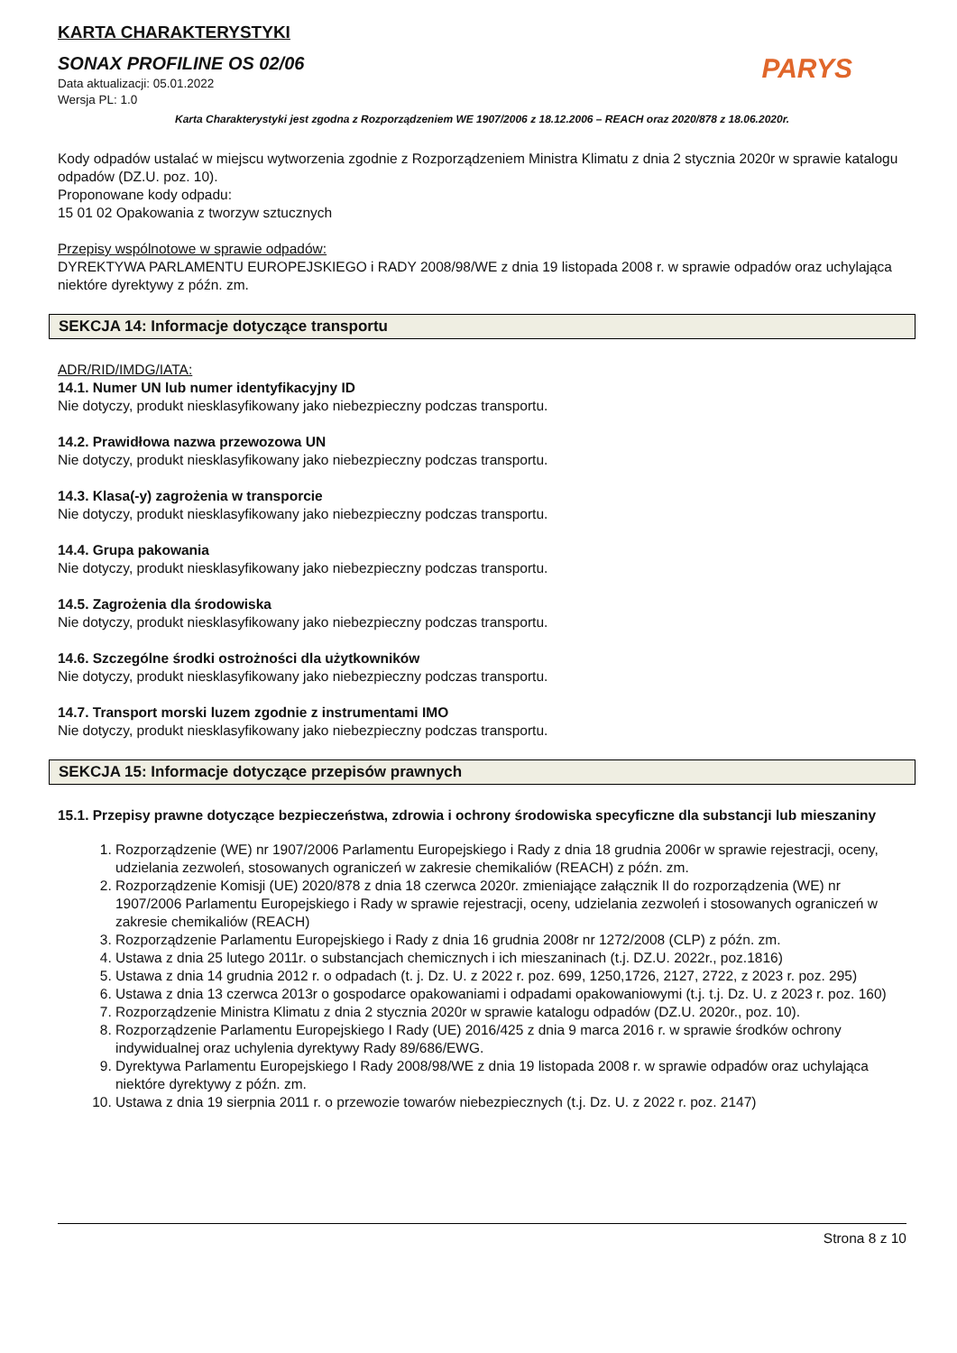KARTA CHARAKTERYSTYKI
SONAX PROFILINE OS 02/06
Data aktualizacji: 05.01.2022
Wersja PL: 1.0
PARYS
Karta Charakterystyki jest zgodna z Rozporządzeniem WE 1907/2006 z 18.12.2006 – REACH oraz 2020/878 z 18.06.2020r.
Kody odpadów ustalać w miejscu wytworzenia zgodnie z Rozporządzeniem Ministra Klimatu z dnia 2 stycznia 2020r w sprawie katalogu odpadów (DZ.U. poz. 10).
Proponowane kody odpadu:
15 01 02 Opakowania z tworzyw sztucznych
Przepisy wspólnotowe w sprawie odpadów:
DYREKTYWA PARLAMENTU EUROPEJSKIEGO i RADY 2008/98/WE z dnia 19 listopada 2008 r. w sprawie odpadów oraz uchylająca niektóre dyrektywy z późn. zm.
SEKCJA 14: Informacje dotyczące transportu
ADR/RID/IMDG/IATA:
14.1. Numer UN lub numer identyfikacyjny ID
Nie dotyczy, produkt niesklasyfikowany jako niebezpieczny podczas transportu.
14.2. Prawidłowa nazwa przewozowa UN
Nie dotyczy, produkt niesklasyfikowany jako niebezpieczny podczas transportu.
14.3. Klasa(-y) zagrożenia w transporcie
Nie dotyczy, produkt niesklasyfikowany jako niebezpieczny podczas transportu.
14.4. Grupa pakowania
Nie dotyczy, produkt niesklasyfikowany jako niebezpieczny podczas transportu.
14.5. Zagrożenia dla środowiska
Nie dotyczy, produkt niesklasyfikowany jako niebezpieczny podczas transportu.
14.6. Szczególne środki ostrożności dla użytkowników
Nie dotyczy, produkt niesklasyfikowany jako niebezpieczny podczas transportu.
14.7. Transport morski luzem zgodnie z instrumentami IMO
Nie dotyczy, produkt niesklasyfikowany jako niebezpieczny podczas transportu.
SEKCJA 15: Informacje dotyczące przepisów prawnych
15.1. Przepisy prawne dotyczące bezpieczeństwa, zdrowia i ochrony środowiska specyficzne dla substancji lub mieszaniny
1. Rozporządzenie (WE) nr 1907/2006 Parlamentu Europejskiego i Rady z dnia 18 grudnia 2006r w sprawie rejestracji, oceny, udzielania zezwoleń, stosowanych ograniczeń w zakresie chemikaliów (REACH) z późn. zm.
2. Rozporządzenie Komisji (UE) 2020/878 z dnia 18 czerwca 2020r. zmieniające załącznik II do rozporządzenia (WE) nr 1907/2006 Parlamentu Europejskiego i Rady w sprawie rejestracji, oceny, udzielania zezwoleń i stosowanych ograniczeń w zakresie chemikaliów (REACH)
3. Rozporządzenie Parlamentu Europejskiego i Rady z dnia 16 grudnia 2008r nr 1272/2008 (CLP) z późn. zm.
4. Ustawa z dnia 25 lutego 2011r. o substancjach chemicznych i ich mieszaninach (t.j. DZ.U. 2022r., poz.1816)
5. Ustawa z dnia 14 grudnia 2012 r. o odpadach (t. j. Dz. U. z 2022 r. poz. 699, 1250,1726, 2127, 2722, z 2023 r. poz. 295)
6. Ustawa z dnia 13 czerwca 2013r o gospodarce opakowaniami i odpadami opakowaniowymi (t.j. t.j. Dz. U. z 2023 r. poz. 160)
7. Rozporządzenie Ministra Klimatu z dnia 2 stycznia 2020r w sprawie katalogu odpadów (DZ.U. 2020r., poz. 10).
8. Rozporządzenie Parlamentu Europejskiego I Rady (UE) 2016/425 z dnia 9 marca 2016 r. w sprawie środków ochrony indywidualnej oraz uchylenia dyrektywy Rady 89/686/EWG.
9. Dyrektywa Parlamentu Europejskiego I Rady 2008/98/WE z dnia 19 listopada 2008 r. w sprawie odpadów oraz uchylająca niektóre dyrektywy z późn. zm.
10. Ustawa z dnia 19 sierpnia 2011 r. o przewozie towarów niebezpiecznych (t.j. Dz. U. z 2022 r. poz. 2147)
Strona 8 z 10